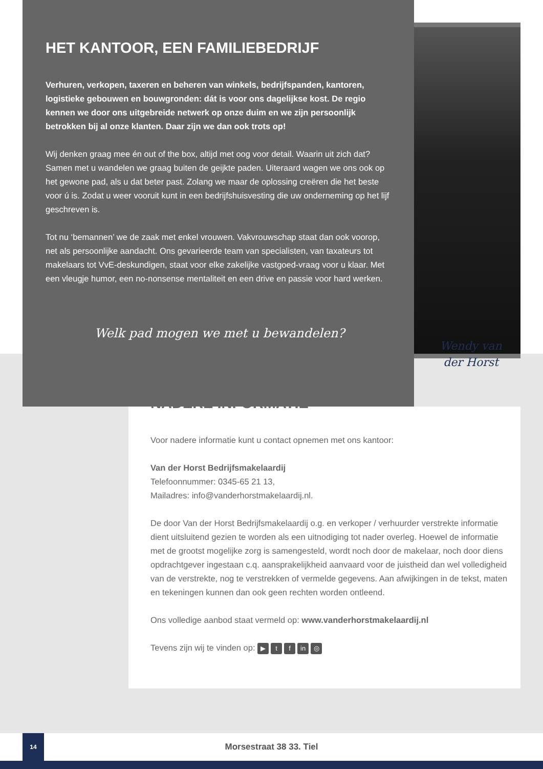HET KANTOOR, EEN FAMILIEBEDRIJF
Verhuren, verkopen, taxeren en beheren van winkels, bedrijfspanden, kantoren, logistieke gebouwen en bouwgronden: dát is voor ons dagelijkse kost. De regio kennen we door ons uitgebreide netwerk op onze duim en we zijn persoonlijk betrokken bij al onze klanten. Daar zijn we dan ook trots op!
Wij denken graag mee én out of the box, altijd met oog voor detail. Waarin uit zich dat? Samen met u wandelen we graag buiten de geijkte paden. Uiteraard wagen we ons ook op het gewone pad, als u dat beter past. Zolang we maar de oplossing creëren die het beste voor ú is. Zodat u weer vooruit kunt in een bedrijfshuisvesting die uw onderneming op het lijf geschreven is.
Tot nu ‘bemannen’ we de zaak met enkel vrouwen. Vakvrouwschap staat dan ook voorop, net als persoonlijke aandacht. Ons gevarieerde team van specialisten, van taxateurs tot makelaars tot VvE-deskundigen, staat voor elke zakelijke vastgoed-vraag voor u klaar. Met een vleugje humor, een no-nonsense mentaliteit en een drive en passie voor hard werken.
Welk pad mogen we met u bewandelen?
Wendy van
der Horst
NADERE INFORMATIE
Voor nadere informatie kunt u contact opnemen met ons kantoor:
Van der Horst Bedrijfsmakelaardij
Telefoonnummer: 0345-65 21 13,
Mailadres: info@vanderhorstmakelaardij.nl.
De door Van der Horst Bedrijfsmakelaardij o.g. en verkoper / verhuurder verstrekte informatie dient uitsluitend gezien te worden als een uitnodiging tot nader overleg. Hoewel de informatie met de grootst mogelijke zorg is samengesteld, wordt noch door de makelaar, noch door diens opdrachtgever ingestaan c.q. aansprakelijkheid aanvaard voor de juistheid dan wel volledigheid van de verstrekte, nog te verstrekken of vermelde gegevens. Aan afwijkingen in de tekst, maten en tekeningen kunnen dan ook geen rechten worden ontleend.
Ons volledige aanbod staat vermeld op: www.vanderhorstmakelaardij.nl
Tevens zijn wij te vinden op: ▶ t f in ◎
14
Morsestraat 38 33. Tiel